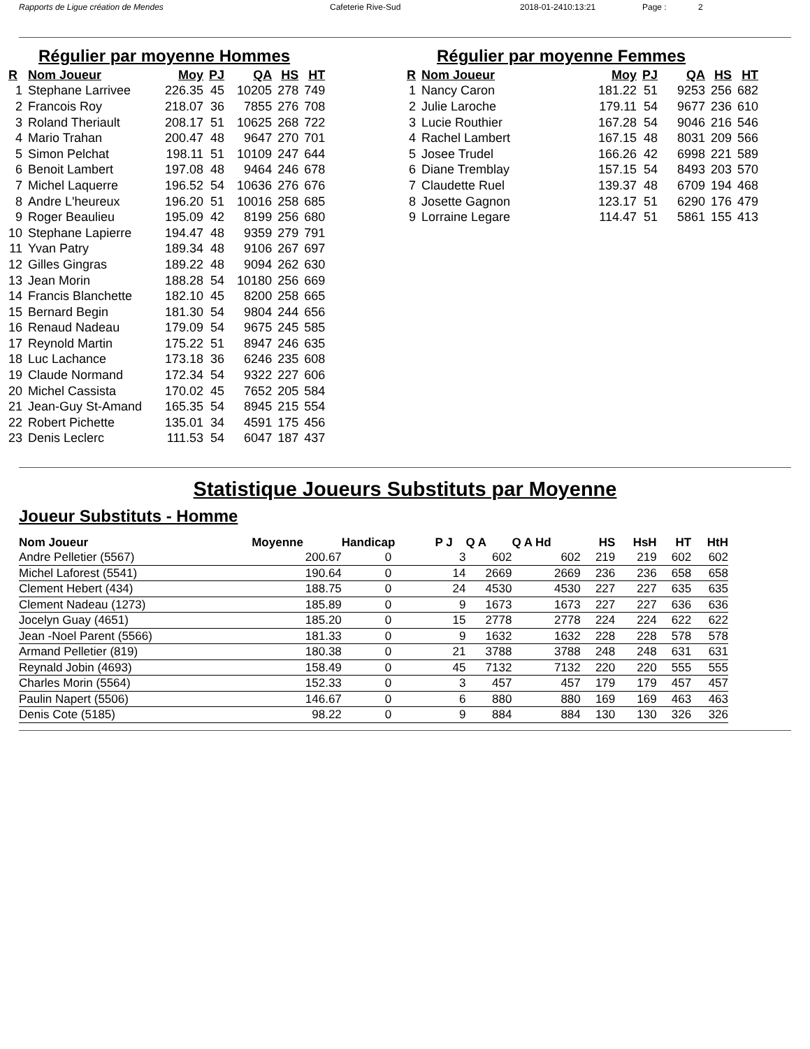Rapports de Ligue création de Mendes Cafeterie Rive-Sud 2018-01-2410:13:21 Page : 2
Régulier par moyenne Hommes
| R | Nom Joueur | Moy | PJ | QA | HS | HT |
| --- | --- | --- | --- | --- | --- | --- |
| 1 | Stephane Larrivee | 226.35 | 45 | 10205 | 278 | 749 |
| 2 | Francois Roy | 218.07 | 36 | 7855 | 276 | 708 |
| 3 | Roland Theriault | 208.17 | 51 | 10625 | 268 | 722 |
| 4 | Mario Trahan | 200.47 | 48 | 9647 | 270 | 701 |
| 5 | Simon Pelchat | 198.11 | 51 | 10109 | 247 | 644 |
| 6 | Benoit Lambert | 197.08 | 48 | 9464 | 246 | 678 |
| 7 | Michel Laquerre | 196.52 | 54 | 10636 | 276 | 676 |
| 8 | Andre L'heureux | 196.20 | 51 | 10016 | 258 | 685 |
| 9 | Roger Beaulieu | 195.09 | 42 | 8199 | 256 | 680 |
| 10 | Stephane Lapierre | 194.47 | 48 | 9359 | 279 | 791 |
| 11 | Yvan Patry | 189.34 | 48 | 9106 | 267 | 697 |
| 12 | Gilles Gingras | 189.22 | 48 | 9094 | 262 | 630 |
| 13 | Jean Morin | 188.28 | 54 | 10180 | 256 | 669 |
| 14 | Francis Blanchette | 182.10 | 45 | 8200 | 258 | 665 |
| 15 | Bernard Begin | 181.30 | 54 | 9804 | 244 | 656 |
| 16 | Renaud Nadeau | 179.09 | 54 | 9675 | 245 | 585 |
| 17 | Reynold Martin | 175.22 | 51 | 8947 | 246 | 635 |
| 18 | Luc Lachance | 173.18 | 36 | 6246 | 235 | 608 |
| 19 | Claude Normand | 172.34 | 54 | 9322 | 227 | 606 |
| 20 | Michel Cassista | 170.02 | 45 | 7652 | 205 | 584 |
| 21 | Jean-Guy St-Amand | 165.35 | 54 | 8945 | 215 | 554 |
| 22 | Robert Pichette | 135.01 | 34 | 4591 | 175 | 456 |
| 23 | Denis Leclerc | 111.53 | 54 | 6047 | 187 | 437 |
Régulier par moyenne Femmes
| R | Nom Joueur | Moy | PJ | QA | HS | HT |
| --- | --- | --- | --- | --- | --- | --- |
| 1 | Nancy Caron | 181.22 | 51 | 9253 | 256 | 682 |
| 2 | Julie Laroche | 179.11 | 54 | 9677 | 236 | 610 |
| 3 | Lucie Routhier | 167.28 | 54 | 9046 | 216 | 546 |
| 4 | Rachel Lambert | 167.15 | 48 | 8031 | 209 | 566 |
| 5 | Josee Trudel | 166.26 | 42 | 6998 | 221 | 589 |
| 6 | Diane Tremblay | 157.15 | 54 | 8493 | 203 | 570 |
| 7 | Claudette Ruel | 139.37 | 48 | 6709 | 194 | 468 |
| 8 | Josette Gagnon | 123.17 | 51 | 6290 | 176 | 479 |
| 9 | Lorraine Legare | 114.47 | 51 | 5861 | 155 | 413 |
Statistique Joueurs Substituts par Moyenne
Joueur Substituts - Homme
| Nom Joueur | Moyenne | Handicap | P J | Q A | Q A Hd | HS | HsH | HT | HtH |
| --- | --- | --- | --- | --- | --- | --- | --- | --- | --- |
| Andre Pelletier (5567) | 200.67 | 0 | 3 | 602 | 602 | 219 | 219 | 602 | 602 |
| Michel Laforest (5541) | 190.64 | 0 | 14 | 2669 | 2669 | 236 | 236 | 658 | 658 |
| Clement Hebert (434) | 188.75 | 0 | 24 | 4530 | 4530 | 227 | 227 | 635 | 635 |
| Clement Nadeau (1273) | 185.89 | 0 | 9 | 1673 | 1673 | 227 | 227 | 636 | 636 |
| Jocelyn Guay (4651) | 185.20 | 0 | 15 | 2778 | 2778 | 224 | 224 | 622 | 622 |
| Jean -Noel Parent (5566) | 181.33 | 0 | 9 | 1632 | 1632 | 228 | 228 | 578 | 578 |
| Armand Pelletier (819) | 180.38 | 0 | 21 | 3788 | 3788 | 248 | 248 | 631 | 631 |
| Reynald Jobin (4693) | 158.49 | 0 | 45 | 7132 | 7132 | 220 | 220 | 555 | 555 |
| Charles Morin (5564) | 152.33 | 0 | 3 | 457 | 457 | 179 | 179 | 457 | 457 |
| Paulin Napert (5506) | 146.67 | 0 | 6 | 880 | 880 | 169 | 169 | 463 | 463 |
| Denis Cote (5185) | 98.22 | 0 | 9 | 884 | 884 | 130 | 130 | 326 | 326 |